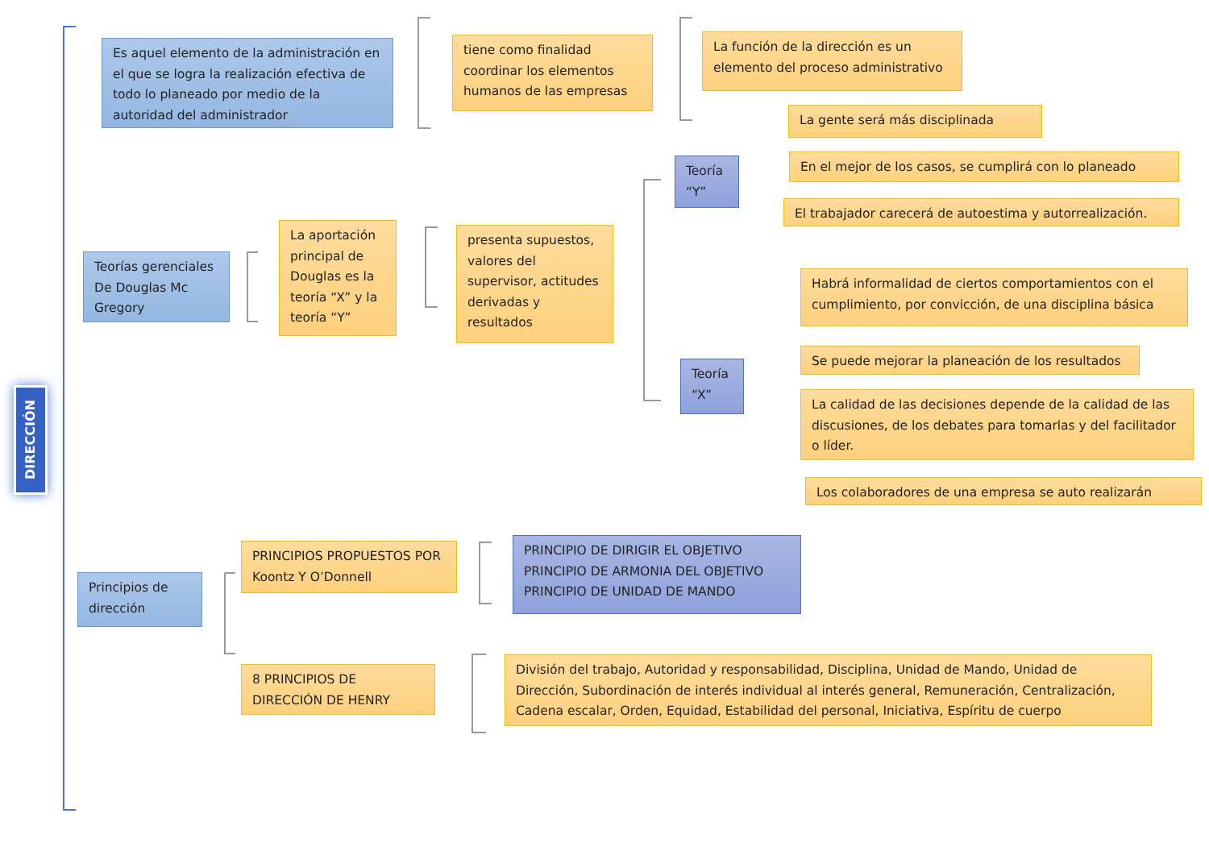DIRECCIÓN
Es aquel elemento de la administración en el que se logra la realización efectiva de todo lo planeado por medio de la autoridad del administrador
tiene como finalidad coordinar los elementos humanos de las empresas
La función de la dirección es un elemento del proceso administrativo
La gente será más disciplinada
Teoría “Y”
En el mejor de los casos, se cumplirá con lo planeado
El trabajador carecerá de autoestima y autorrealización.
Teorías gerenciales De Douglas Mc Gregory
La aportación principal de Douglas es la teoría “X” y la teoría “Y”
presenta supuestos, valores del supervisor, actitudes derivadas y resultados
Habrá informalidad de ciertos comportamientos con el cumplimiento, por convicción, de una disciplina básica
Teoría “X”
Se puede mejorar la planeación de los resultados
La calidad de las decisiones depende de la calidad de las discusiones, de los debates para tomarlas y del facilitador o líder.
Los colaboradores de una empresa se auto realizarán
PRINCIPIOS PROPUESTOS POR Koontz Y O’Donnell
PRINCIPIO DE DIRIGIR EL OBJETIVO
PRINCIPIO DE ARMONIA DEL OBJETIVO
PRINCIPIO DE UNIDAD DE MANDO
Principios de dirección
8 PRINCIPIOS DE DIRECCIÓN DE HENRY
División del trabajo, Autoridad y responsabilidad, Disciplina, Unidad de Mando, Unidad de Dirección, Subordinación de interés individual al interés general, Remuneración, Centralización, Cadena escalar, Orden, Equidad, Estabilidad del personal, Iniciativa, Espíritu de cuerpo